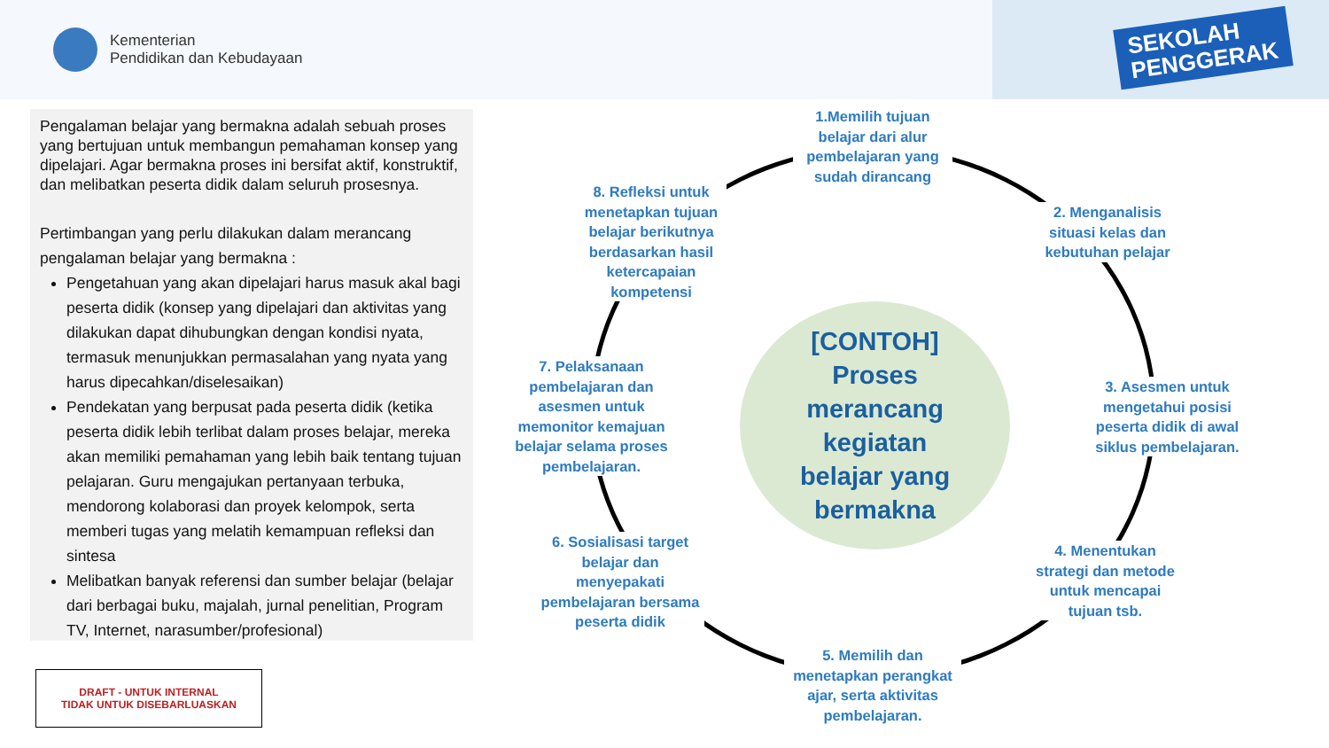Kementerian
Pendidikan dan Kebudayaan
SEKOLAH
PENGGERAK
Pengalaman belajar yang bermakna adalah sebuah proses yang bertujuan untuk membangun pemahaman konsep yang dipelajari. Agar bermakna proses ini bersifat aktif, konstruktif, dan melibatkan peserta didik dalam seluruh prosesnya.
Pertimbangan yang perlu dilakukan dalam merancang pengalaman belajar yang bermakna :
Pengetahuan yang akan dipelajari harus masuk akal bagi peserta didik (konsep yang dipelajari dan aktivitas yang dilakukan dapat dihubungkan dengan kondisi nyata, termasuk menunjukkan permasalahan yang nyata yang harus dipecahkan/diselesaikan)
Pendekatan yang berpusat pada peserta didik (ketika peserta didik lebih terlibat dalam proses belajar, mereka akan memiliki pemahaman yang lebih baik tentang tujuan pelajaran. Guru mengajukan pertanyaan terbuka, mendorong kolaborasi dan proyek kelompok, serta memberi tugas yang melatih kemampuan refleksi dan sintesa
Melibatkan banyak referensi dan sumber belajar (belajar dari berbagai buku, majalah, jurnal penelitian, Program TV, Internet, narasumber/profesional)
DRAFT - UNTUK INTERNAL
TIDAK UNTUK DISEBARLUASKAN
[CONTOH]
Proses
merancang
kegiatan
belajar yang
bermakna
1.Memilih tujuan belajar dari alur pembelajaran yang sudah dirancang
2. Menganalisis situasi kelas dan kebutuhan pelajar
3. Asesmen untuk mengetahui posisi peserta didik di awal siklus pembelajaran.
4. Menentukan strategi dan metode untuk mencapai tujuan tsb.
5. Memilih dan menetapkan perangkat ajar, serta aktivitas pembelajaran.
6. Sosialisasi target belajar dan menyepakati pembelajaran bersama peserta didik
7. Pelaksanaan pembelajaran dan asesmen untuk memonitor kemajuan belajar selama proses pembelajaran.
8. Refleksi untuk menetapkan tujuan belajar berikutnya berdasarkan hasil ketercapaian kompetensi